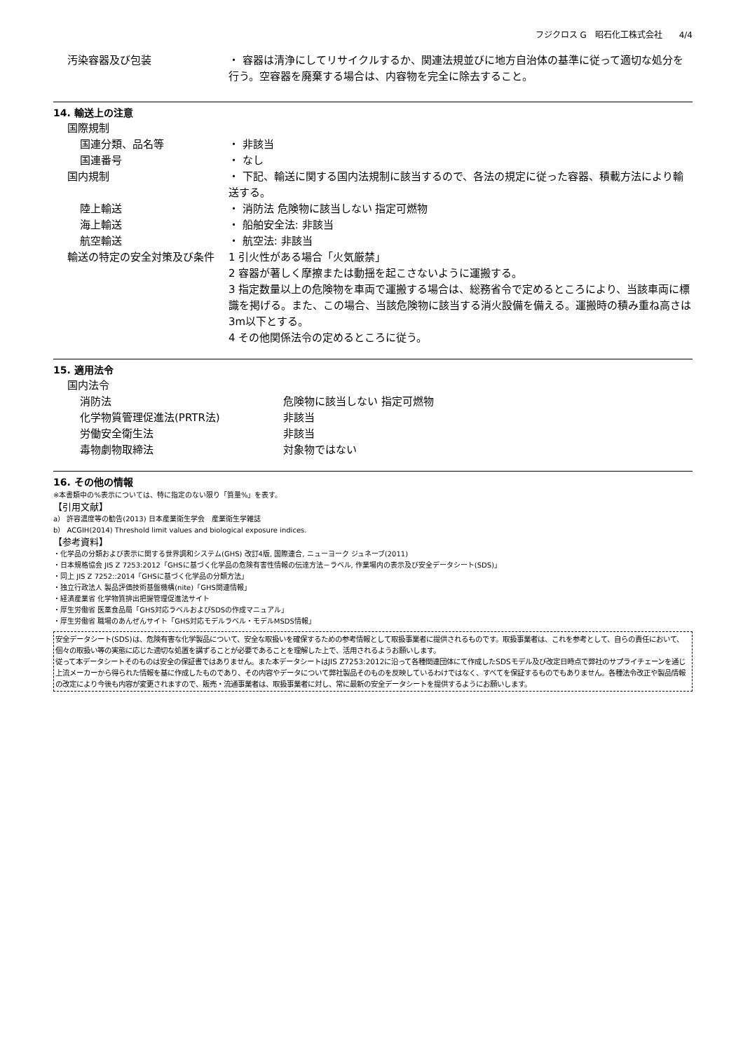フジクロス G　昭石化工株式会社　　4/4
汚染容器及び包装 ・ 容器は清浄にしてリサイクルするか、関連法規並びに地方自治体の基準に従って適切な処分を行う。空容器を廃棄する場合は、内容物を完全に除去すること。
14. 輸送上の注意
国際規制
国連分類、品名等 ・ 非該当
国連番号 ・ なし
国内規制 ・ 下記、輸送に関する国内法規制に該当するので、各法の規定に従った容器、積載方法により輸送する。
陸上輸送 ・ 消防法 危険物に該当しない 指定可燃物
海上輸送 ・ 船舶安全法: 非該当
航空輸送 ・ 航空法: 非該当
輸送の特定の安全対策及び条件 1 引火性がある場合「火気厳禁」
2 容器が著しく摩擦または動揺を起こさないように運搬する。
3 指定数量以上の危険物を車両で運搬する場合は、総務省令で定めるところにより、当該車両に標識を掲げる。また、この場合、当該危険物に該当する消火設備を備える。運搬時の積み重ね高さは3m以下とする。
4 その他関係法令の定めるところに従う。
15. 適用法令
国内法令
消防法 危険物に該当しない 指定可燃物
化学物質管理促進法(PRTR法) 非該当
労働安全衛生法 非該当
毒物劇物取締法 対象物ではない
16. その他の情報
※本書類中の%表示については、特に指定のない限り「質量%」を表す。
【引用文献】
a） 許容濃度等の勧告(2013) 日本産業衛生学会　産業衛生学雑誌
b） ACGIH(2014) Threshold limit values and biological exposure indices.
【参考資料】
・化学品の分類および表示に関する世界調和システム(GHS) 改訂4版, 国際連合, ニューヨーク ジュネーブ(2011)
・日本規格協会 JIS Z 7253:2012「GHSに基づく化学品の危険有害性情報の伝達方法－ラベル, 作業場内の表示及び安全データシート(SDS)」
・同上 JIS Z 7252::2014「GHSに基づく化学品の分類方法」
・独立行政法人 製品評価技術基盤機構(nite)「GHS関連情報」
・経済産業省 化学物質排出把握管理促進法サイト
・厚生労働省 医薬食品局「GHS対応ラベルおよびSDSの作成マニュアル」
・厚生労働省 職場のあんぜんサイト「GHS対応モデルラベル・モデルMSDS情報」
安全データシート(SDS)は、危険有害な化学製品について、安全な取扱いを確保するための参考情報として取扱事業者に提供されるものです。取扱事業者は、これを参考として、自らの責任において、個々の取扱い等の実態に応じた適切な処置を講ずることが必要であることを理解した上で、活用されるようお願いします。
従って本データシートそのものは安全の保証書ではありません。また本データシートはJIS Z7253:2012に沿って各種関連団体にて作成したSDSモデル及び改定日時点で弊社のサプライチェーンを通じ上流メーカーから得られた情報を基に作成したものであり、その内容やデータについて弊社製品そのものを反映しているわけではなく、すべてを保証するものでもありません。各種法令改正や製品情報の改定により今後も内容が変更されますので、販売・流通事業者は、取扱事業者に対し、常に最新の安全データシートを提供するようにお願いします。